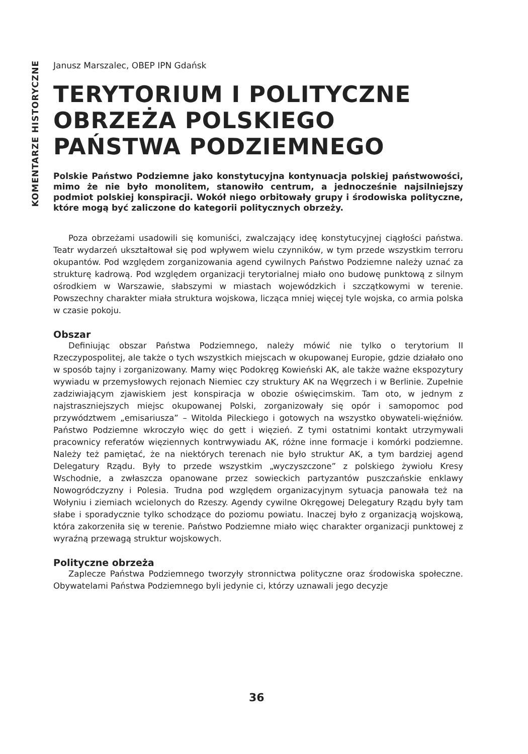KOMENTARZE HISTORYCZNE
Janusz Marszalec, OBEP IPN Gdańsk
TERYTORIUM I POLITYCZNE OBRZEŻA POLSKIEGO PAŃSTWA PODZIEMNEGO
Polskie Państwo Podziemne jako konstytucyjna kontynuacja polskiej państwowości, mimo że nie było monolitem, stanowiło centrum, a jednocześnie najsilniejszy podmiot polskiej konspiracji. Wokół niego orbitowały grupy i środowiska polityczne, które mogą być zaliczone do kategorii politycznych obrzeży.
Poza obrzeżami usadowili się komuniści, zwalczający ideę konstytucyjnej ciągłości państwa. Teatr wydarzeń ukształtował się pod wpływem wielu czynników, w tym przede wszystkim terroru okupantów. Pod względem zorganizowania agend cywilnych Państwo Podziemne należy uznać za strukturę kadrową. Pod względem organizacji terytorialnej miało ono budowę punktową z silnym ośrodkiem w Warszawie, słabszymi w miastach wojewódzkich i szczątkowymi w terenie. Powszechny charakter miała struktura wojskowa, licząca mniej więcej tyle wojska, co armia polska w czasie pokoju.
Obszar
Definiując obszar Państwa Podziemnego, należy mówić nie tylko o terytorium II Rzeczypospolitej, ale także o tych wszystkich miejscach w okupowanej Europie, gdzie działało ono w sposób tajny i zorganizowany. Mamy więc Podokręg Kowieński AK, ale także ważne ekspozytury wywiadu w przemysłowych rejonach Niemiec czy struktury AK na Węgrzech i w Berlinie. Zupełnie zadziwiającym zjawiskiem jest konspiracja w obozie oświęcimskim. Tam oto, w jednym z najstraszniejszych miejsc okupowanej Polski, zorganizowały się opór i samopomoc pod przywództwem „emisariusza” – Witolda Pileckiego i gotowych na wszystko obywateli-więźniów. Państwo Podziemne wkroczyło więc do gett i więzień. Z tymi ostatnimi kontakt utrzymywali pracownicy referatów więziennych kontrwywiadu AK, różne inne formacje i komórki podziemne. Należy też pamiętać, że na niektórych terenach nie było struktur AK, a tym bardziej agend Delegatury Rządu. Były to przede wszystkim „wyczyszczone” z polskiego żywiołu Kresy Wschodnie, a zwłaszcza opanowane przez sowieckich partyzantów puszczańskie enklawy Nowogródczyzny i Polesia. Trudna pod względem organizacyjnym sytuacja panowała też na Wołyniu i ziemiach wcielonych do Rzeszy. Agendy cywilne Okręgowej Delegatury Rządu były tam słabe i sporadycznie tylko schodzące do poziomu powiatu. Inaczej było z organizacją wojskową, która zakorzeniła się w terenie. Państwo Podziemne miało więc charakter organizacji punktowej z wyraźną przewagą struktur wojskowych.
Polityczne obrzeża
Zaplecze Państwa Podziemnego tworzyły stronnictwa polityczne oraz środowiska społeczne. Obywatelami Państwa Podziemnego byli jedynie ci, którzy uznawali jego decyzje
36